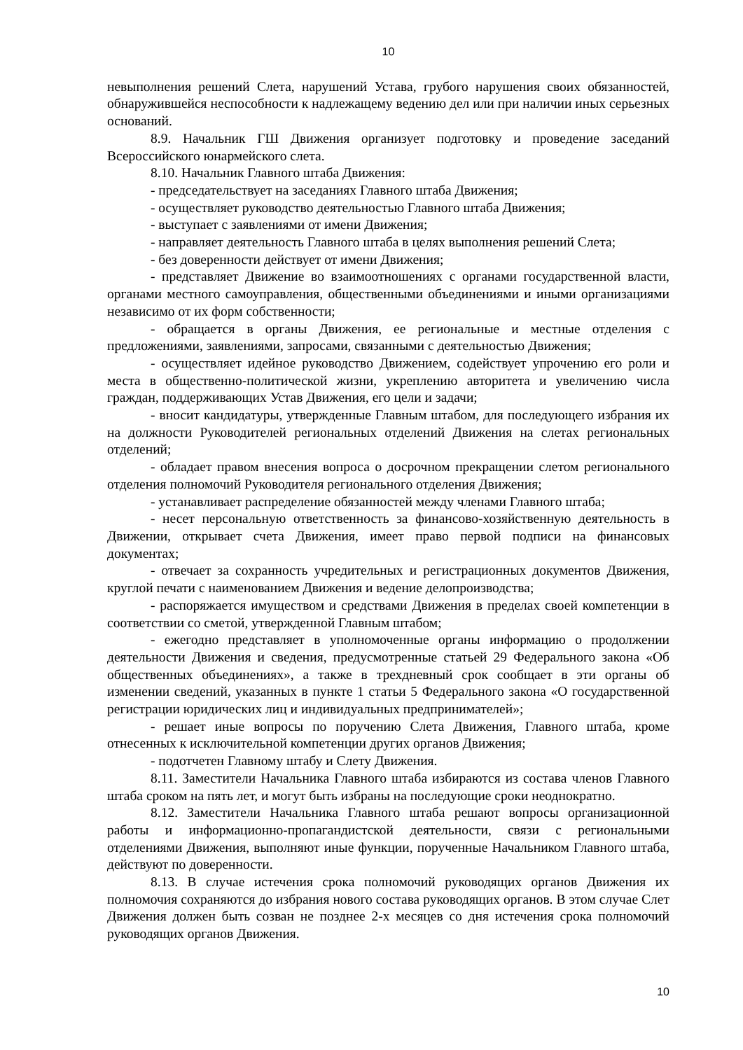10
невыполнения решений Слета, нарушений Устава, грубого нарушения своих обязанностей, обнаружившейся неспособности к надлежащему ведению дел или при наличии иных серьезных оснований.
8.9. Начальник ГШ Движения организует подготовку и проведение заседаний Всероссийского юнармейского слета.
8.10. Начальник Главного штаба Движения:
- председательствует на заседаниях Главного штаба Движения;
- осуществляет руководство деятельностью Главного штаба Движения;
- выступает с заявлениями от имени Движения;
- направляет деятельность Главного штаба в целях выполнения решений Слета;
- без доверенности действует от имени Движения;
- представляет Движение во взаимоотношениях с органами государственной власти, органами местного самоуправления, общественными объединениями и иными организациями независимо от их форм собственности;
- обращается в органы Движения, ее региональные и местные отделения с предложениями, заявлениями, запросами, связанными с деятельностью Движения;
- осуществляет идейное руководство Движением, содействует упрочению его роли и места в общественно-политической жизни, укреплению авторитета и увеличению числа граждан, поддерживающих Устав Движения, его цели и задачи;
- вносит кандидатуры, утвержденные Главным штабом, для последующего избрания их на должности Руководителей региональных отделений Движения на слетах региональных отделений;
- обладает правом внесения вопроса о досрочном прекращении слетом регионального отделения полномочий Руководителя регионального отделения Движения;
- устанавливает распределение обязанностей между членами Главного штаба;
- несет персональную ответственность за финансово-хозяйственную деятельность в Движении, открывает счета Движения, имеет право первой подписи на финансовых документах;
- отвечает за сохранность учредительных и регистрационных документов Движения, круглой печати с наименованием Движения и ведение делопроизводства;
- распоряжается имуществом и средствами Движения в пределах своей компетенции в соответствии со сметой, утвержденной Главным штабом;
- ежегодно представляет в уполномоченные органы информацию о продолжении деятельности Движения и сведения, предусмотренные статьей 29 Федерального закона «Об общественных объединениях», а также в трехдневный срок сообщает в эти органы об изменении сведений, указанных в пункте 1 статьи 5 Федерального закона «О государственной регистрации юридических лиц и индивидуальных предпринимателей»;
- решает иные вопросы по поручению Слета Движения, Главного штаба, кроме отнесенных к исключительной компетенции других органов Движения;
- подотчетен Главному штабу и Слету Движения.
8.11. Заместители Начальника Главного штаба избираются из состава членов Главного штаба сроком на пять лет, и могут быть избраны на последующие сроки неоднократно.
8.12. Заместители Начальника Главного штаба решают вопросы организационной работы и информационно-пропагандистской деятельности, связи с региональными отделениями Движения, выполняют иные функции, порученные Начальником Главного штаба, действуют по доверенности.
8.13. В случае истечения срока полномочий руководящих органов Движения их полномочия сохраняются до избрания нового состава руководящих органов. В этом случае Слет Движения должен быть созван не позднее 2-х месяцев со дня истечения срока полномочий руководящих органов Движения.
10